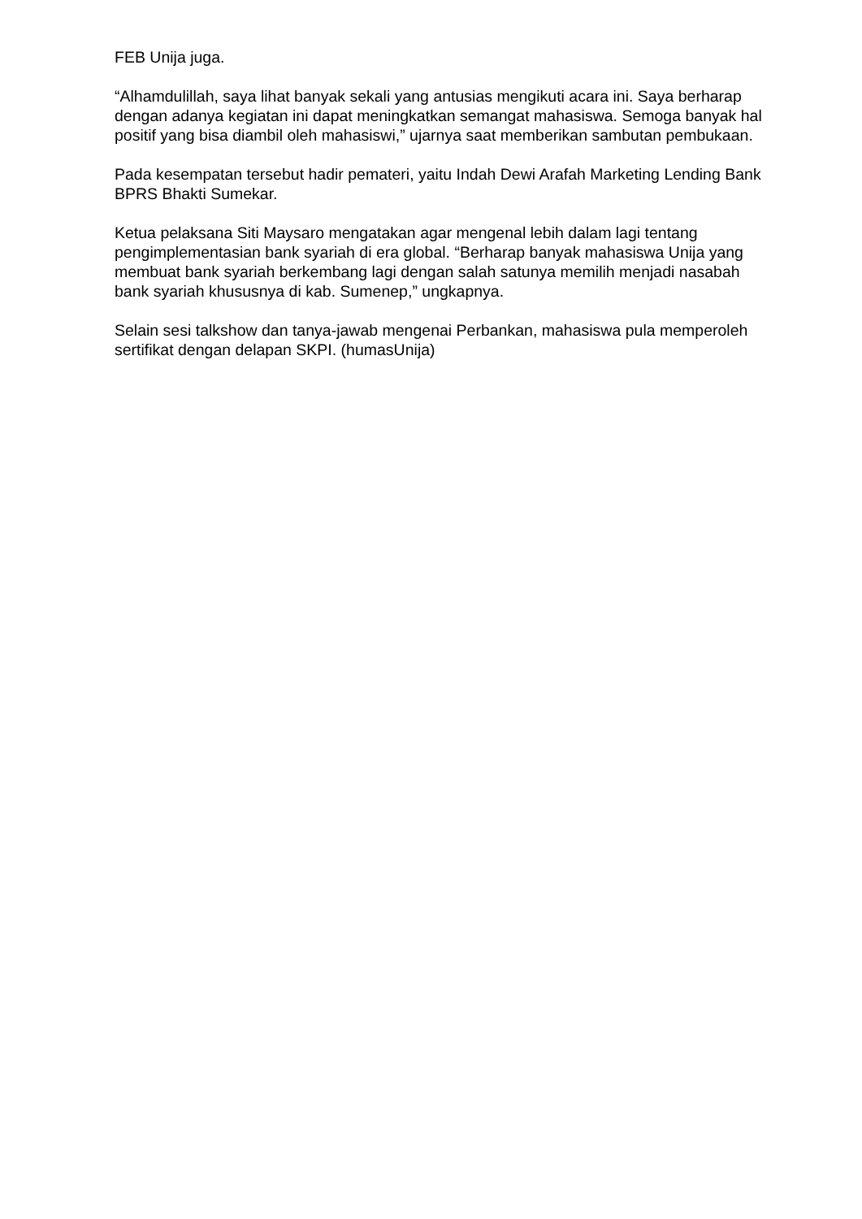FEB Unija juga.
“Alhamdulillah, saya lihat banyak sekali yang antusias mengikuti acara ini. Saya berharap dengan adanya kegiatan ini dapat meningkatkan semangat mahasiswa. Semoga banyak hal positif yang bisa diambil oleh mahasiswi,” ujarnya saat memberikan sambutan pembukaan.
Pada kesempatan tersebut hadir pemateri, yaitu Indah Dewi Arafah Marketing Lending Bank BPRS Bhakti Sumekar.
Ketua pelaksana Siti Maysaro mengatakan agar mengenal lebih dalam lagi tentang pengimplementasian bank syariah di era global. “Berharap banyak mahasiswa Unija yang membuat bank syariah berkembang lagi dengan salah satunya memilih menjadi nasabah bank syariah khususnya di kab. Sumenep,” ungkapnya.
Selain sesi talkshow dan tanya-jawab mengenai Perbankan, mahasiswa pula memperoleh sertifikat dengan delapan SKPI. (humasUnija)